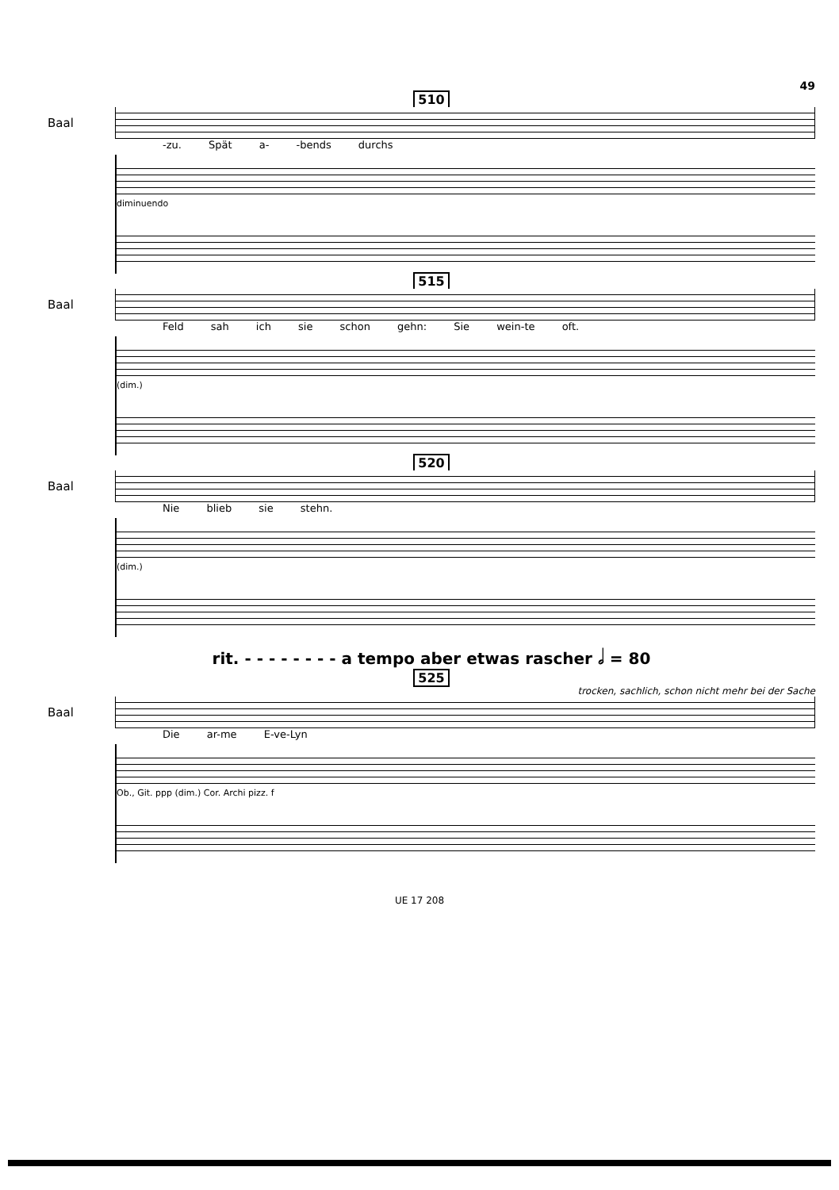49
510
Baal
-zu. Spät a- -bends durchs
diminuendo
515
Baal
Feld sah ich sie schon gehn: Sie wein-te oft.
(dim.)
520
Baal
Nie blieb sie stehn.
(dim.)
rit. - - - - - - - - a tempo aber etwas rascher 𝅗𝅥 = 80
525
trocken, sachlich, schon nicht mehr bei der Sache
Baal
Die ar-me E-ve-Lyn
Ob., Git. ppp (dim.) Cor. Archi pizz. f
UE 17 208